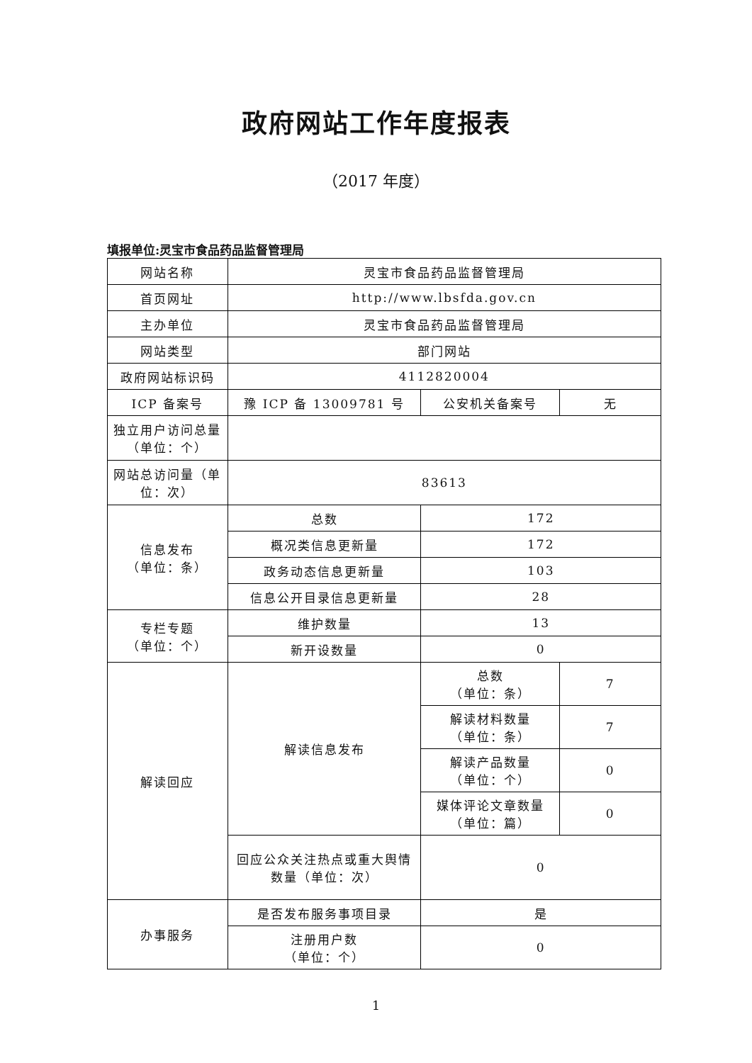政府网站工作年度报表
（2017 年度）
填报单位:灵宝市食品药品监督管理局
| 网站名称 | 灵宝市食品药品监督管理局 | | |
| 首页网址 | http://www.lbsfda.gov.cn | | |
| 主办单位 | 灵宝市食品药品监督管理局 | | |
| 网站类型 | 部门网站 | | |
| 政府网站标识码 | 4112820004 | | |
| ICP 备案号 | 豫 ICP 备 13009781 号 | 公安机关备案号 | 无 |
| 独立用户访问总量（单位：个） | | | |
| 网站总访问量（单位：次） | 83613 | | |
| 信息发布 （单位：条） | 总数 | 172 | |
| | 概况类信息更新量 | 172 | |
| | 政务动态信息更新量 | 103 | |
| | 信息公开目录信息更新量 | 28 | |
| 专栏专题 （单位：个） | 维护数量 | 13 | |
| | 新开设数量 | 0 | |
| 解读回应 | 解读信息发布 | 总数 （单位：条） | 7 |
| | | 解读材料数量 （单位：条） | 7 |
| | | 解读产品数量 （单位：个） | 0 |
| | | 媒体评论文章数量 （单位：篇） | 0 |
| | 回应公众关注热点或重大舆情数量（单位：次） | 0 | |
| 办事服务 | 是否发布服务事项目录 | 是 | |
| | 注册用户数 （单位：个） | 0 | |
1